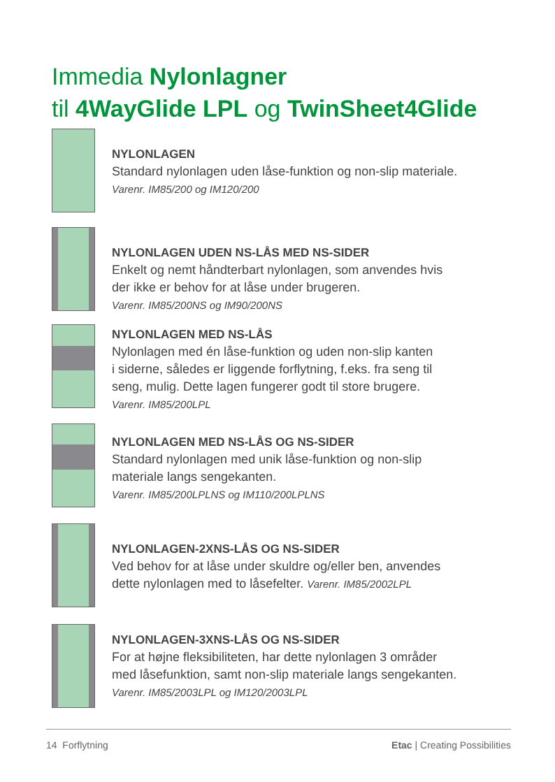Immedia Nylonlagner
til 4WayGlide LPL og TwinSheet4Glide
NYLONLAGEN
Standard nylonlagen uden låse-funktion og non-slip materiale.
Varenr. IM85/200 og IM120/200
NYLONLAGEN UDEN NS-LÅS MED NS-SIDER
Enkelt og nemt håndterbart nylonlagen, som anvendes hvis
der ikke er behov for at låse under brugeren.
Varenr. IM85/200NS og IM90/200NS
NYLONLAGEN MED NS-LÅS
Nylonlagen med én låse-funktion og uden non-slip kanten
i siderne, således er liggende forflytning, f.eks. fra seng til
seng, mulig. Dette lagen fungerer godt til store brugere.
Varenr. IM85/200LPL
NYLONLAGEN MED NS-LÅS OG NS-SIDER
Standard nylonlagen med unik låse-funktion og non-slip
materiale langs sengekanten.
Varenr. IM85/200LPLNS og IM110/200LPLNS
NYLONLAGEN-2XNS-LÅS OG NS-SIDER
Ved behov for at låse under skuldre og/eller ben, anvendes
dette nylonlagen med to låsefelter. Varenr. IM85/2002LPL
NYLONLAGEN-3XNS-LÅS OG NS-SIDER
For at højne fleksibiliteten, har dette nylonlagen 3 områder
med låsefunktion, samt non-slip materiale langs sengekanten.
Varenr. IM85/2003LPL og IM120/2003LPL
14 Forflytning Etac | Creating Possibilities